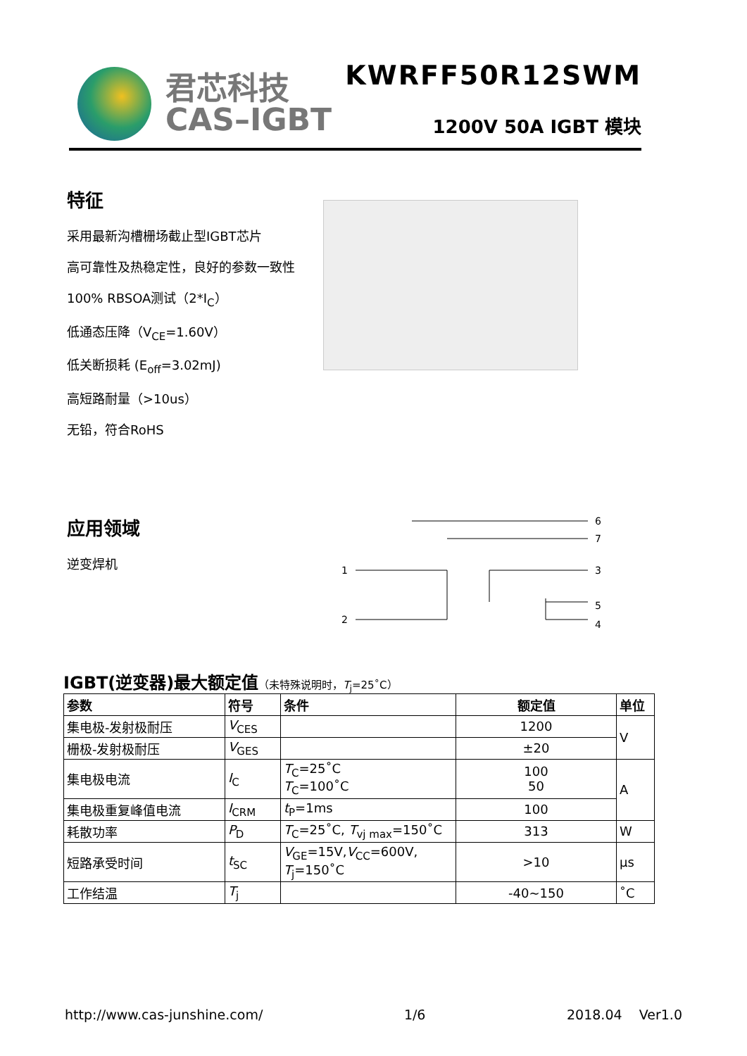君芯科技
CAS–IGBT
KWRFF50R12SWM
1200V 50A IGBT 模块
特征
采用最新沟槽栅场截止型IGBT芯片
高可靠性及热稳定性，良好的参数一致性
100% RBSOA测试（2*I<sub>C</sub>）
低通态压降（V<sub>CE</sub>=1.60V）
低关断损耗 (E<sub>off</sub>=3.02mJ)
高短路耐量（>10us）
无铅，符合RoHS
应用领域
逆变焊机
1
2
6
7
3
5
4
IGBT(逆变器)最大额定值（未特殊说明时，T<sub>j</sub>=25˚C）
| 参数 | 符号 | 条件 | 额定值 | 单位 |
| --- | --- | --- | --- | --- |
| 集电极-发射极耐压 | V<sub>CES</sub> | | 1200 | V |
| 栅极-发射极耐压 | V<sub>GES</sub> | | ±20 | |
| 集电极电流 | I<sub>C</sub> | T<sub>C</sub>=25˚C T<sub>C</sub>=100˚C | 100 50 | A |
| 集电极重复峰值电流 | I<sub>CRM</sub> | t<sub>P</sub>=1ms | 100 | |
| 耗散功率 | P<sub>D</sub> | T<sub>C</sub>=25˚C, T<sub>vj max</sub>=150˚C | 313 | W |
| 短路承受时间 | t<sub>SC</sub> | V<sub>GE</sub>=15V, V<sub>CC</sub>=600V, T<sub>j</sub>=150˚C | >10 | µs |
| 工作结温 | T<sub>j</sub> | | -40~150 | ˚C |
http://www.cas-junshine.com/ 1/6 2018.04 Ver1.0